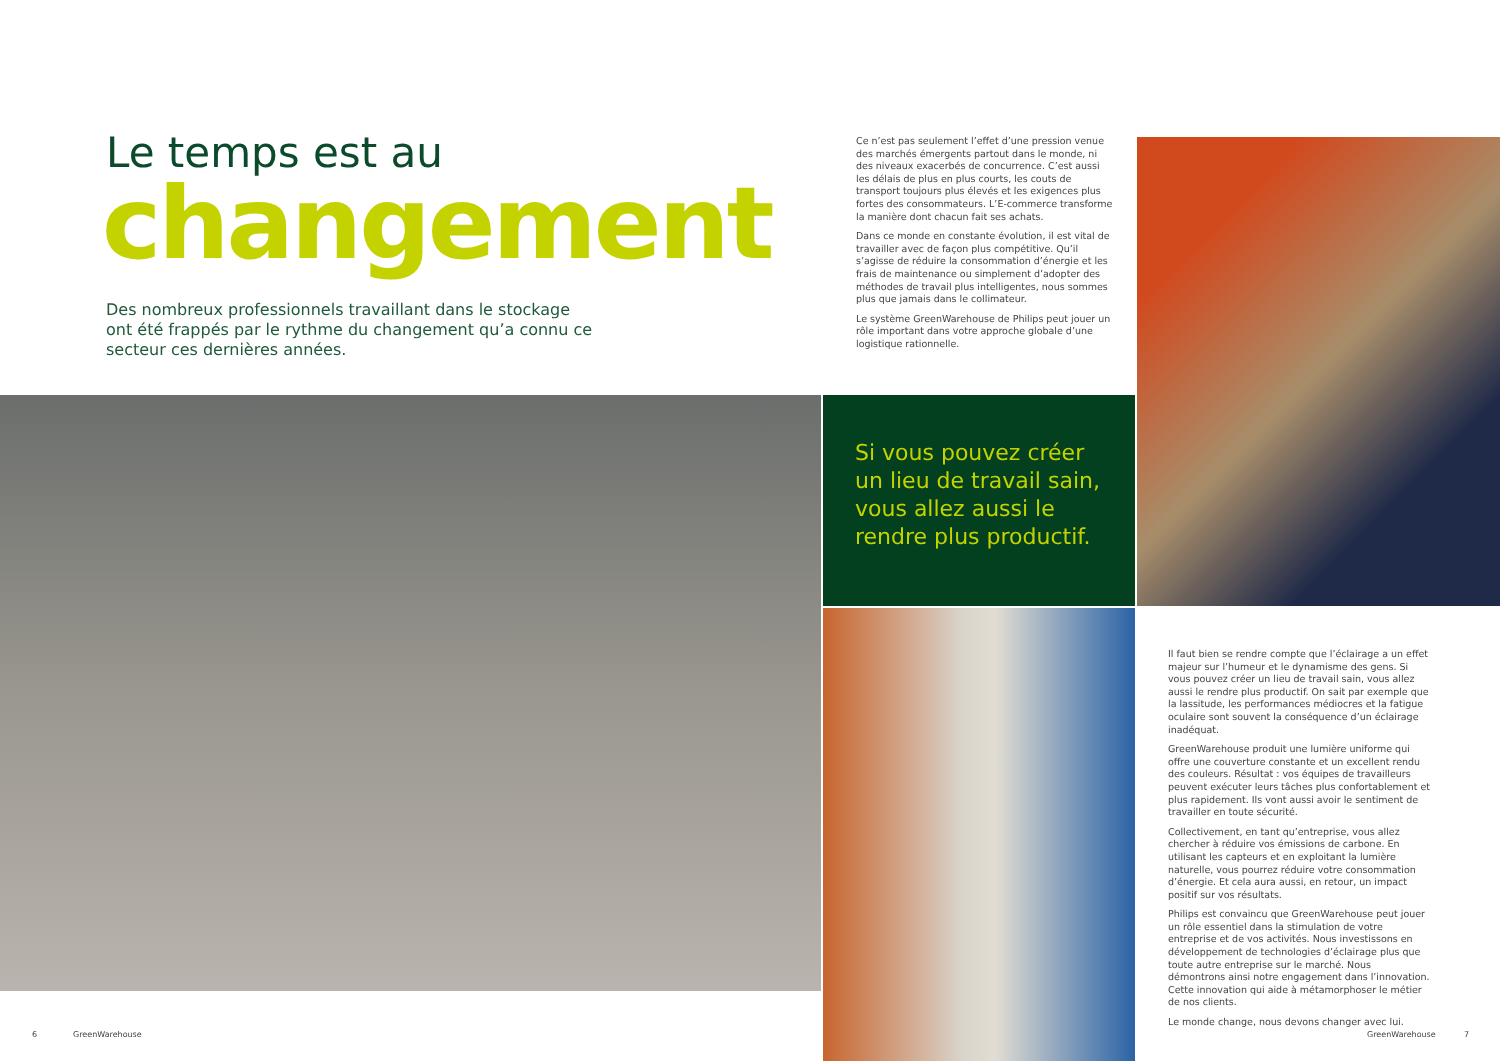Le temps est au
changement
Des nombreux professionnels travaillant dans le stockage ont été frappés par le rythme du changement qu’a connu ce secteur ces dernières années.
Ce n’est pas seulement l’effet d’une pression venue des marchés émergents partout dans le monde, ni des niveaux exacerbés de concurrence. C’est aussi les délais de plus en plus courts, les couts de transport toujours plus élevés et les exigences plus fortes des consommateurs. L’E-commerce transforme la manière dont chacun fait ses achats.
Dans ce monde en constante évolution, il est vital de travailler avec de façon plus compétitive. Qu’il s’agisse de réduire la consommation d’énergie et les frais de maintenance ou simplement d’adopter des méthodes de travail plus intelligentes, nous sommes plus que jamais dans le collimateur.
Le système GreenWarehouse de Philips peut jouer un rôle important dans votre approche globale d’une logistique rationnelle.
Si vous pouvez créer un lieu de travail sain, vous allez aussi le rendre plus productif.
Il faut bien se rendre compte que l’éclairage a un effet majeur sur l’humeur et le dynamisme des gens. Si vous pouvez créer un lieu de travail sain, vous allez aussi le rendre plus productif. On sait par exemple que la lassitude, les performances médiocres et la fatigue oculaire sont souvent la conséquence d’un éclairage inadéquat.
GreenWarehouse produit une lumière uniforme qui offre une couverture constante et un excellent rendu des couleurs. Résultat : vos équipes de travailleurs peuvent exécuter leurs tâches plus confortablement et plus rapidement. Ils vont aussi avoir le sentiment de travailler en toute sécurité.
Collectivement, en tant qu’entreprise, vous allez chercher à réduire vos émissions de carbone. En utilisant les capteurs et en exploitant la lumière naturelle, vous pourrez réduire votre consommation d’énergie. Et cela aura aussi, en retour, un impact positif sur vos résultats.
Philips est convaincu que GreenWarehouse peut jouer un rôle essentiel dans la stimulation de votre entreprise et de vos activités. Nous investissons en développement de technologies d’éclairage plus que toute autre entreprise sur le marché. Nous démontrons ainsi notre engagement dans l’innovation. Cette innovation qui aide à métamorphoser le métier de nos clients.
Le monde change, nous devons changer avec lui.
6 GreenWarehouse GreenWarehouse 7